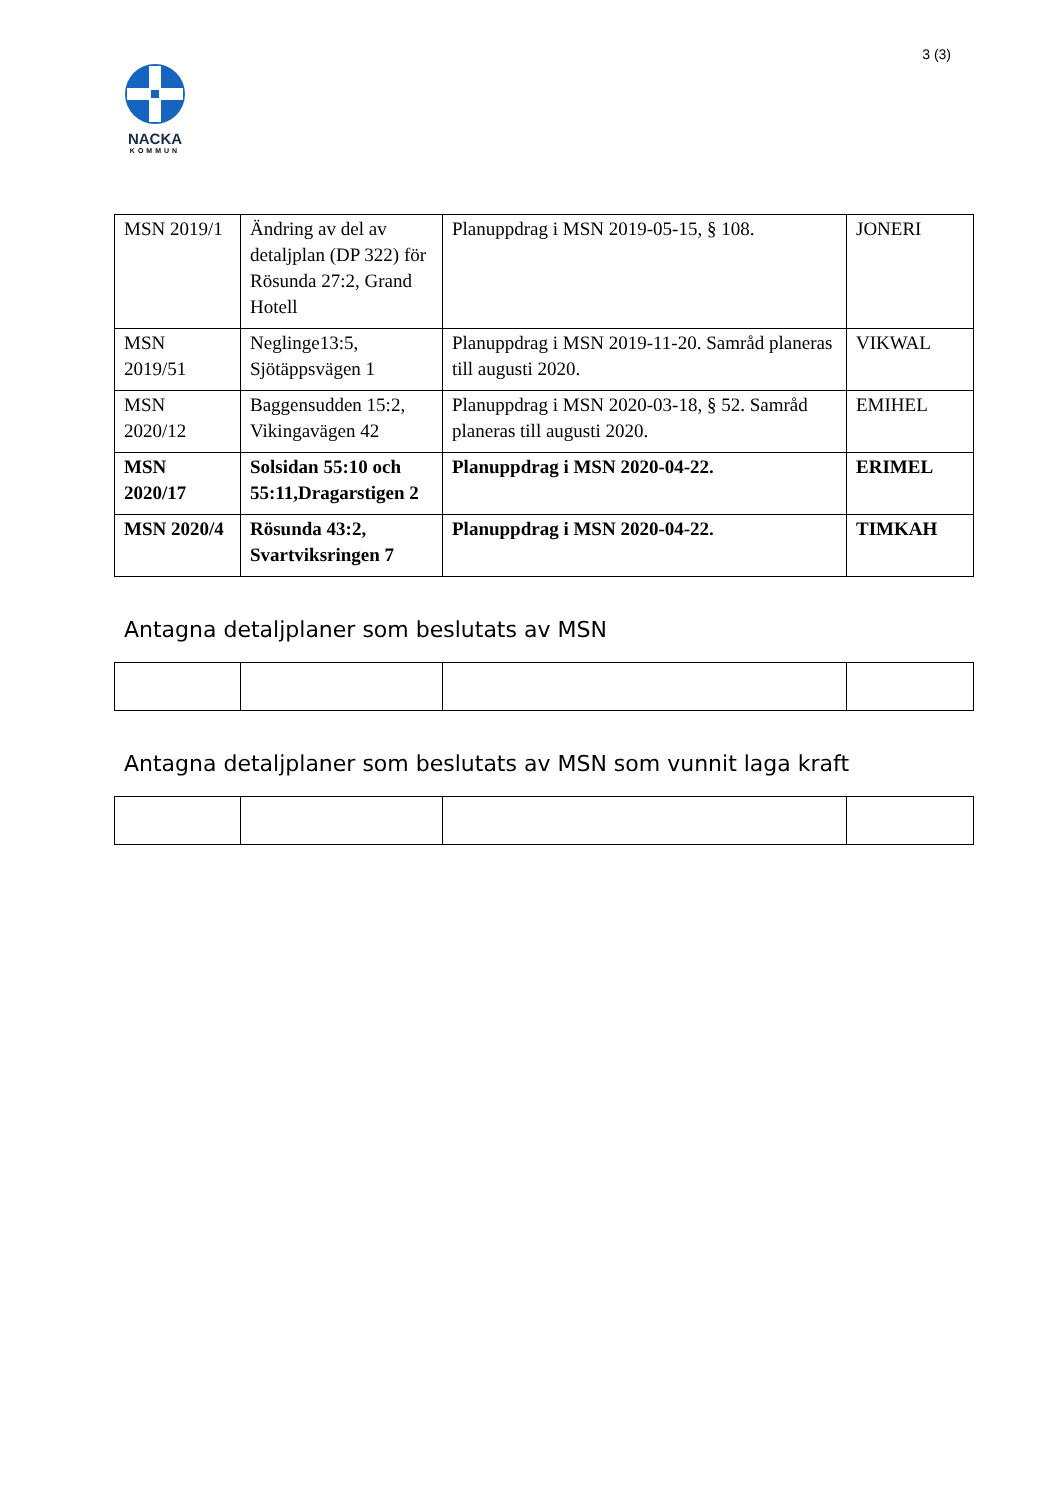3 (3)
NACKA
KOMMUN
| MSN 2019/1 | Ändring av del av detaljplan (DP 322) för Rösunda 27:2, Grand Hotell | Planuppdrag i MSN 2019-05-15, § 108. | JONERI |
| MSN 2019/51 | Neglinge13:5, Sjötäppsvägen 1 | Planuppdrag i MSN 2019-11-20. Samråd planeras till augusti 2020. | VIKWAL |
| MSN 2020/12 | Baggensudden 15:2, Vikingavägen 42 | Planuppdrag i MSN 2020-03-18, § 52. Samråd planeras till augusti 2020. | EMIHEL |
| MSN 2020/17 | Solsidan 55:10 och 55:11,Dragarstigen 2 | Planuppdrag i MSN 2020-04-22. | ERIMEL |
| MSN 2020/4 | Rösunda 43:2, Svartviksringen 7 | Planuppdrag i MSN 2020-04-22. | TIMKAH |
Antagna detaljplaner som beslutats av MSN
Antagna detaljplaner som beslutats av MSN som vunnit laga kraft